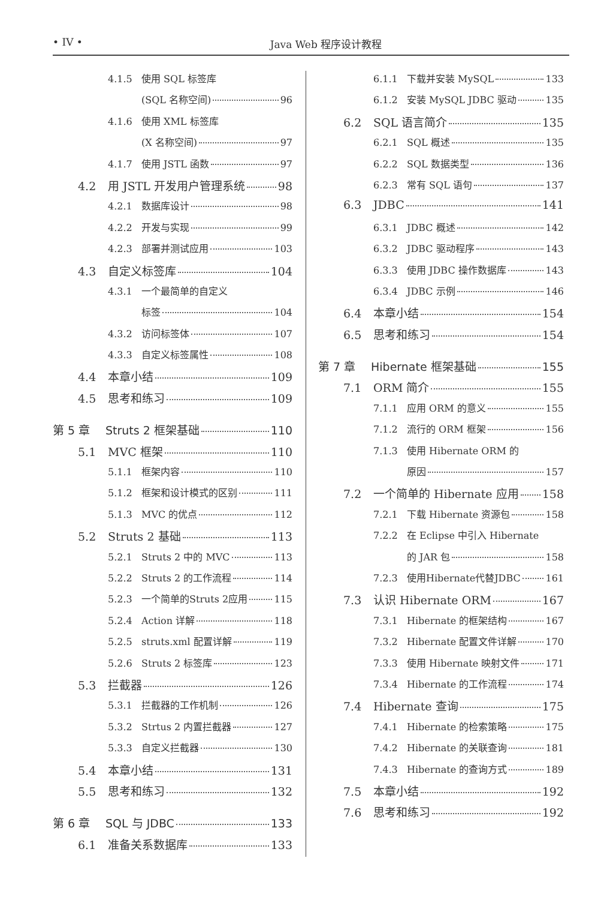• IV • Java Web 程序设计教程
4.1.5 使用 SQL 标签库
(SQL 名称空间) 96
4.1.6 使用 XML 标签库
(X 名称空间) 97
4.1.7 使用 JSTL 函数 97
4.2 用 JSTL 开发用户管理系统 98
4.2.1 数据库设计 98
4.2.2 开发与实现 99
4.2.3 部署并测试应用 103
4.3 自定义标签库 104
4.3.1 一个最简单的自定义
标签 104
4.3.2 访问标签体 107
4.3.3 自定义标签属性 108
4.4 本章小结 109
4.5 思考和练习 109
第 5 章 Struts 2 框架基础 110
5.1 MVC 框架 110
5.1.1 框架内容 110
5.1.2 框架和设计模式的区别 111
5.1.3 MVC 的优点 112
5.2 Struts 2 基础 113
5.2.1 Struts 2 中的 MVC 113
5.2.2 Struts 2 的工作流程 114
5.2.3 一个简单的Struts 2应用 115
5.2.4 Action 详解 118
5.2.5 struts.xml 配置详解 119
5.2.6 Struts 2 标签库 123
5.3 拦截器 126
5.3.1 拦截器的工作机制 126
5.3.2 Strtus 2 内置拦截器 127
5.3.3 自定义拦截器 130
5.4 本章小结 131
5.5 思考和练习 132
第 6 章 SQL 与 JDBC 133
6.1 准备关系数据库 133
6.1.1 下载并安装 MySQL 133
6.1.2 安装 MySQL JDBC 驱动 135
6.2 SQL 语言简介 135
6.2.1 SQL 概述 135
6.2.2 SQL 数据类型 136
6.2.3 常有 SQL 语句 137
6.3 JDBC 141
6.3.1 JDBC 概述 142
6.3.2 JDBC 驱动程序 143
6.3.3 使用 JDBC 操作数据库 143
6.3.4 JDBC 示例 146
6.4 本章小结 154
6.5 思考和练习 154
第 7 章 Hibernate 框架基础 155
7.1 ORM 简介 155
7.1.1 应用 ORM 的意义 155
7.1.2 流行的 ORM 框架 156
7.1.3 使用 Hibernate ORM 的
原因 157
7.2 一个简单的 Hibernate 应用 158
7.2.1 下载 Hibernate 资源包 158
7.2.2 在 Eclipse 中引入 Hibernate
的 JAR 包 158
7.2.3 使用Hibernate代替JDBC 161
7.3 认识 Hibernate ORM 167
7.3.1 Hibernate 的框架结构 167
7.3.2 Hibernate 配置文件详解 170
7.3.3 使用 Hibernate 映射文件 171
7.3.4 Hibernate 的工作流程 174
7.4 Hibernate 查询 175
7.4.1 Hibernate 的检索策略 175
7.4.2 Hibernate 的关联查询 181
7.4.3 Hibernate 的查询方式 189
7.5 本章小结 192
7.6 思考和练习 192